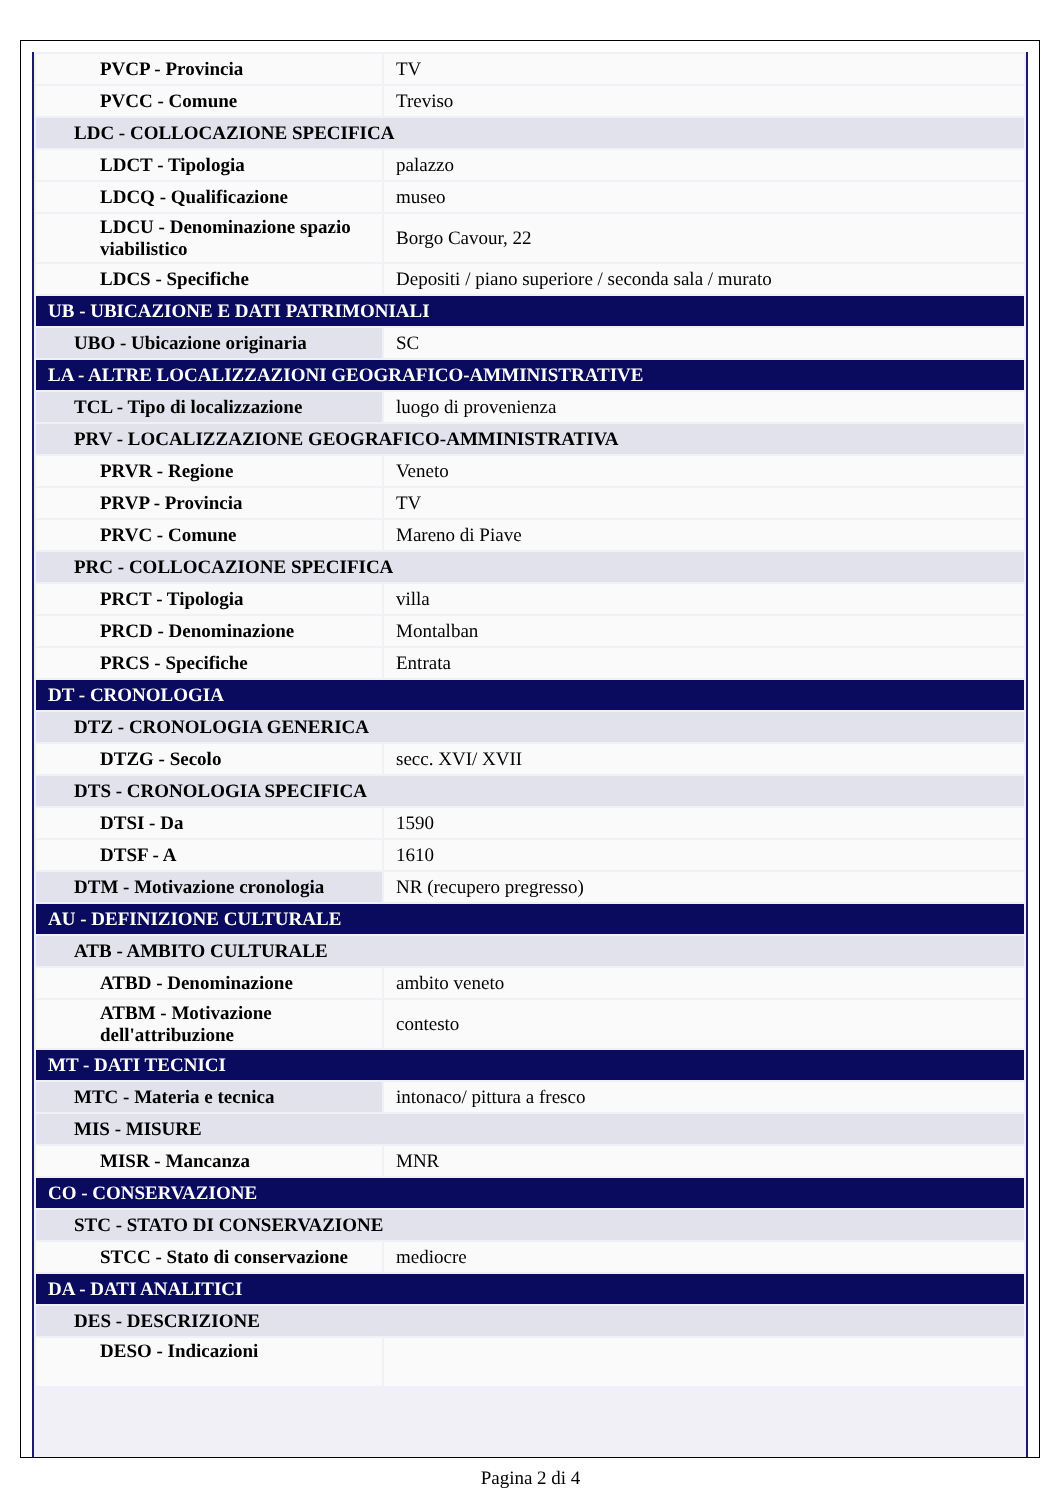| PVCP - Provincia | TV |
| PVCC - Comune | Treviso |
| LDC - COLLOCAZIONE SPECIFICA | |
| LDCT - Tipologia | palazzo |
| LDCQ - Qualificazione | museo |
| LDCU - Denominazione spazio viabilistico | Borgo Cavour, 22 |
| LDCS - Specifiche | Depositi / piano superiore / seconda sala / murato |
| UB - UBICAZIONE E DATI PATRIMONIALI | |
| UBO - Ubicazione originaria | SC |
| LA - ALTRE LOCALIZZAZIONI GEOGRAFICO-AMMINISTRATIVE | |
| TCL - Tipo di localizzazione | luogo di provenienza |
| PRV - LOCALIZZAZIONE GEOGRAFICO-AMMINISTRATIVA | |
| PRVR - Regione | Veneto |
| PRVP - Provincia | TV |
| PRVC - Comune | Mareno di Piave |
| PRC - COLLOCAZIONE SPECIFICA | |
| PRCT - Tipologia | villa |
| PRCD - Denominazione | Montalban |
| PRCS - Specifiche | Entrata |
| DT - CRONOLOGIA | |
| DTZ - CRONOLOGIA GENERICA | |
| DTZG - Secolo | secc. XVI/ XVII |
| DTS - CRONOLOGIA SPECIFICA | |
| DTSI - Da | 1590 |
| DTSF - A | 1610 |
| DTM - Motivazione cronologia | NR (recupero pregresso) |
| AU - DEFINIZIONE CULTURALE | |
| ATB - AMBITO CULTURALE | |
| ATBD - Denominazione | ambito veneto |
| ATBM - Motivazione dell'attribuzione | contesto |
| MT - DATI TECNICI | |
| MTC - Materia e tecnica | intonaco/ pittura a fresco |
| MIS - MISURE | |
| MISR - Mancanza | MNR |
| CO - CONSERVAZIONE | |
| STC - STATO DI CONSERVAZIONE | |
| STCC - Stato di conservazione | mediocre |
| DA - DATI ANALITICI | |
| DES - DESCRIZIONE | |
| DESO - Indicazioni | |
Pagina 2 di 4